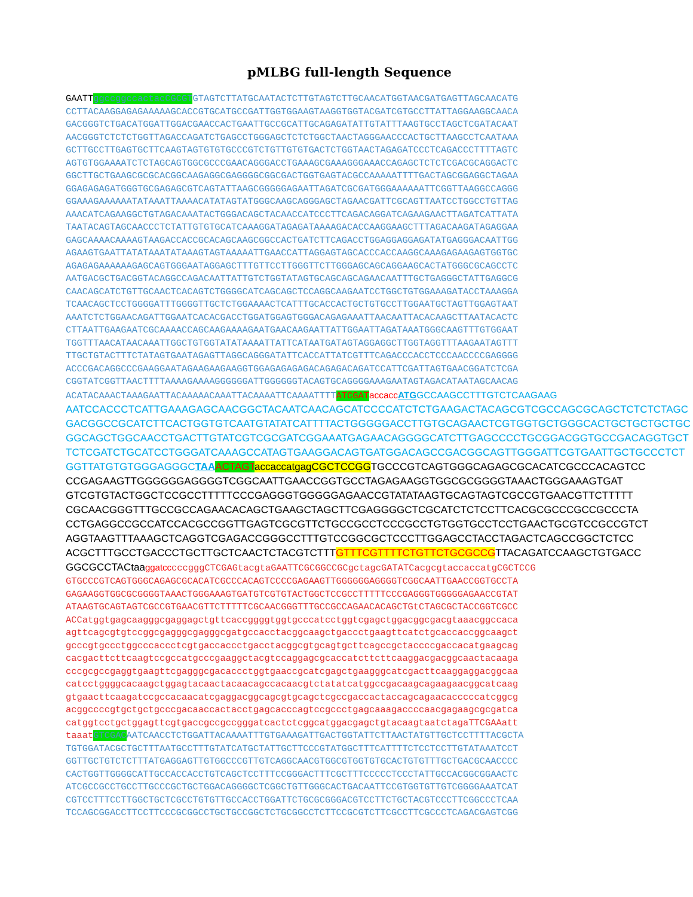pMLBG full-length Sequence
GAATT ggccggccactacCGCGTGTAGTCTTATGCAATACTCTTGTAGTCTTGCAACATGGTAACGATGAGTTAGCAACATG
CCTTACAAGGAGAGAAAAAGCACCGTGCATGCCGATTGGTGGAAGTAAGGTGGTACGATCGTGCCTTATTAGGAAGGCAACA
GACGGGTCTGACATGGATTGGACGAACCACTGAATTGCCGCATTGCAGAGATATTGTATTTAAGTGCCTAGCTCGATACAAT
AACGGGTCTCTCTGGTTAGACCAGATCTGAGCCTGGGAGCTCTCTGGCTAACTAGGGAACCCACTGCTTAAGCCTCAATAAA
GCTTGCCTTGAGTGCTTCAAGTAGTGTGTGCCCGTCTGTTGTGTGACTCTGGTAACTAGAGATCCCTCAGACCCTTTTAGTC
AGTGTGGAAAATCTCTAGCAGTGGCGCCCGAACAGGGACCTGAAAGCGAAAGGGAAACCAGAGCTCTCTCGACGCAGGACTC
GGCTTGCTGAAGCGCGCACGGCAAGAGGCGAGGGGCGGCGACTGGTGAGTACGCCAAAAATTTTGACTAGCGGAGGCTAGAA
GGAGAGAGATGGGTGCGAGAGCGTCAGTATTAAGCGGGGGAGAATTAGATCGCGATGGGAAAAAATTCGGTTAAGGCCAGGG
GGAAAGAAAAAATATAAATTAAAACATATAGTATGGGCAAGCAGGGAGCTAGAACGATTCGCAGTTAATCCTGGCCTGTTAG
AAACATCAGAAGGCTGTAGACAAATACTGGGACAGCTACAACCATCCCTTCAGACAGGATCAGAAGAACTTAGATCATTATA
TAATACAGTAGCAACCCTCTATTGTGTGCATCAAAGGATAGAGATAAAAGACACCAAGGAAGCTTTAGACAAGATAGAGGAA
GAGCAAAACAAAAGTAAGACCACCGCACAGCAAGCGGCCACTGATCTTCAGACCTGGAGGAGGAGATATGAGGGACAATTGG
AGAAGTGAATTATATAAATATAAAGTAGTAAAAATTGAACCATTAGGAGTAGCACCCACCAAGGCAAAGAGAAGAGTGGTGC
AGAGAGAAAAAAGAGCAGTGGGAATAGGAGCTTTGTTCCTTGGGTTCTTGGGAGCAGCAGGAAGCACTATGGGCGCAGCCTC
AATGACGCTGACGGTACAGGCCAGACAATTATTGTCTGGTATAGTGCAGCAGCAGAACAATTTGCTGAGGGCTATTGAGGCG
CAACAGCATCTGTTGCAACTCACAGTCTGGGGCATCAGCAGCTCCAGGCAAGAATCCTGGCTGTGGAAAGATACCTAAAGGA
TCAACAGCTCCTGGGGATTTGGGGTTGCTCTGGAAAACTCATTTGCACCACTGCTGTGCCTTGGAATGCTAGTTGGAGTAAT
AAATCTCTGGAACAGATTGGAATCACACGACCTGGATGGAGTGGGACAGAGAAATTAACAATTACACAAGCTTAATACACTC
CTTAATTGAAGAATCGCAAAACCAGCAAGAAAAGAATGAACAAGAATTATTGGAATTAGATAAATGGGCAAGTTTGTGGAAT
TGGTTTAACATAACAAATTGGCTGTGGTATATAAAATTATTCATAATGATAGTAGGAGGCTTGGTAGGTTTAAGAATAGTTT
TTGCTGTACTTTCTATAGTGAATAGAGTTAGGCAGGGATATTCACCATTATCGTTTCAGACCCACCTCCCAACCCCGAGGGG
ACCCGACAGGCCCGAAGGAATAGAAGAAGAAGGTGGAGAGAGAGACAGAGACAGATCCATTCGATTAGTGAACGGATCTCGA
CGGTATCGGTTAACTTTTAAAAGAAAAGGGGGGATTGGGGGGTACAGTGCAGGGGAAAGAATAGTAGACATAATAGCAACAG
ACATACAAACTAAAGAATTACAAAAACAAATTACAAAATTCAAAATTTTATCGAT accacc ATGGCCAAGCCTTTGTCTCAAGAAG
AATCCACCCTCATTGAAAGAGCAACGGCTACAATCAACAGCATCCCCATCTCTGAAGACTACAGCGTCGCCAGCGCAGCTCTCTCTAGC
GACGGCCGCATCTTCACTGGTGTCAATGTATATCATTTTACTGGGGGACCTTGTGCAGAACTCGTGGTGCTGGGCACTGCTGCTGCTGC
GGCAGCTGGCAACCTGACTTGTATCGTCGCGATCGGAAATGAGAACAGGGGCATCTTGAGCCCCTGCGGACGGTGCCGACAGGTGCT
TCTCGATCTGCATCCTGGGATCAAAGCCATAGTGAAGGACAGTGATGGACAGCCGACGGCAGTTGGGATTCGTGAATTGCTGCCCTCT
GGTTATGTGTGGGAGGGCTAA ACTAGT accaccatgagCGCTCCGG TGCCCGTCAGTGGGCAGAGCGCACATCGCCCACAGTCC
CCGAGAAGTTGGGGGGAGGGGTCGGCAATTGAACCGGTGCCTAGAGAAGGTGGCGCGGGGTAAACTGGGAAAGTGAT
GTCGTGTACTGGCTCCGCCTTTTTCCCGAGGGTGGGGGAGAACCGTATATAAGTGCAGTAGTCGCCGTGAACGTTCTTTTT
CGCAACGGGTTTGCCGCCAGAACACAGCTGAAGCTAGCTTCGAGGGGCTCGCATCTCTCCTTCACGCGCCCGCCGCCCTA
CCTGAGGCCGCCATCCACGCCGGTTGAGTCGCGTTCTGCCGCCTCCCGCCTGTGGTGCCTCCTGAACTGCGTCCGCCGTCT
AGGTAAGTTTAAAGCTCAGGTCGAGACCGGGCCTTTGTCCGGCGCTCCCTTGGAGCCTACCTAGACTCAGCCGGCTCTCC
ACGCTTTGCCTGACCCTGCTTGCTCAACTCTACGTCTTTGTTTCGTTTTCTGTTCTGCGCCGTTACAGATCCAAGCTGTGACC
GGCGCCTACtaaggatcc cccgggCTCGAGtacgtaGAATTCGCGGCCGCgctagcGATATCacgcgtaccaccatgCGCTCCG
GTGCCCGTCAGTGGGCAGAGCGCACATCGCCCACAGTCCCCGAGAAGTTGGGGGGAGGGGTCGGCAATTGAACCGGTGCCTA
GAGAAGGTGGCGCGGGGTAAACTGGGAAAGTGATGTCGTGTACTGGCTCCGCCTTTTTCCCGAGGGTGGGGGAGAACCGTAT
ATAAGTGCAGTAGTCGCCGTGAACGTTCTTTTTCGCAACGGGTTTGCCGCCAGAACACAGCTGtCTAGCGCTACCGGTCGCC
ACCatggtgagcaagggcgaggagctgttcaccggggtggtgcccatcctggtcgagctggacggcgacgtaaacggccaca
agttcagcgtgtccggcgagggcgagggcgatgccacctacggcaagctgaccctgaagttcatctgcaccaccggcaagct
gcccgtgccctggcccaccctcgtgaccaccctgacctacggcgtgcagtgcttcagccgctaccccgaccacatgaagcag
cacgacttcttcaagtccgccatgcccgaaggctacgtccaggagcgcaccatcttcttcaaggacgacggcaactacaaga
cccgcgccgaggtgaagttcgagggcgacaccctggtgaaccgcatcgagctgaagggcatcgacttcaaggaggacggcaa
catcctggggcacaagctggagtacaactacaacagccacaacgtctatatcatggccgacaagcagaagaacggcatcaag
gtgaacttcaagatccgccacaacatcgaggacggcagcgtgcagctcgccgaccactaccagcagaacacccccatcggcg
acggccccgtgctgctgcccgacaaccactacctgagcacccagtccgccctgagcaaagaccccaacgagaagcgcgatca
catggtcctgctggagttcgtgaccgccgccgggatcactctcggcatggacgagctgtacaagtaatctagaTTCGAAatt
taaatGTCGAC AATCAACCTCTGGATTACAAAATTTGTGAAAGATTGACTGGTATTCTTAACTATGTTGCTCCTTTTACGCTA
TGTGGATACGCTGCTTTAATGCCTTTGTATCATGCTATTGCTTCCCGTATGGCTTTCATTTTCTCCTCCTTGTATAAATCCT
GGTTGCTGTCTCTTTATGAGGAGTTGTGGCCCGTTGTCAGGCAACGTGGCGTGGTGTGCACTGTGTTTGCTGACGCAACCCC
CACTGGTTGGGGCATTGCCACCACCTGTCAGCTCCTTTCCGGGACTTTCGCTTTCCCCCTCCCTATTGCCACGGCGGAACTC
ATCGCCGCCTGCCTTGCCCGCTGCTGGACAGGGGCTCGGCTGTTGGGCACTGACAATTCCGTGGTGTTGTCGGGGAAATCAT
CGTCCTTTCCTTGGCTGCTCGCCTGTGTTGCCACCTGGATTCTGCGCGGGACGTCCTTCTGCTACGTCCCTTCGGCCCTCAA
TCCAGCGGACCTTCCTTCCCGCGGCCTGCTGCCGGCTCTGCGGCCTCTTCCGCGTCTTCGCCTTCGCCCTCAGACGAGTCGG